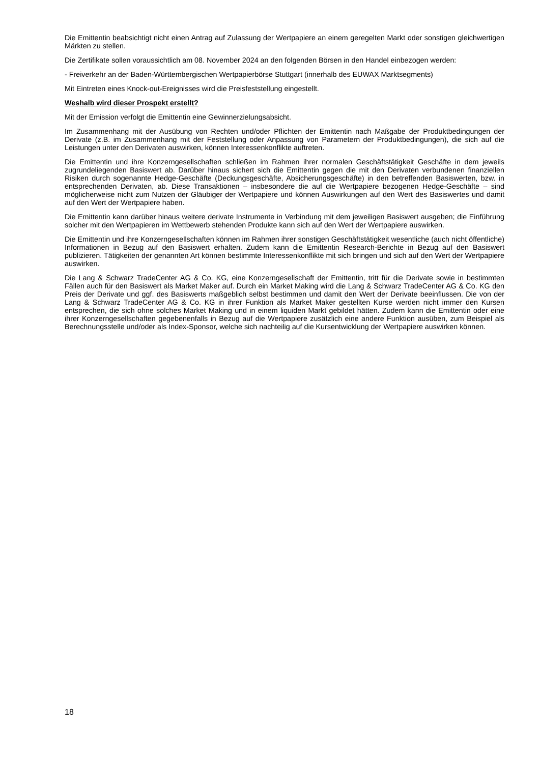Die Emittentin beabsichtigt nicht einen Antrag auf Zulassung der Wertpapiere an einem geregelten Markt oder sonstigen gleichwertigen Märkten zu stellen.
Die Zertifikate sollen voraussichtlich am 08. November 2024 an den folgenden Börsen in den Handel einbezogen werden:
- Freiverkehr an der Baden-Württembergischen Wertpapierbörse Stuttgart (innerhalb des EUWAX Marktsegments)
Mit Eintreten eines Knock-out-Ereignisses wird die Preisfeststellung eingestellt.
Weshalb wird dieser Prospekt erstellt?
Mit der Emission verfolgt die Emittentin eine Gewinnerzielungsabsicht.
Im Zusammenhang mit der Ausübung von Rechten und/oder Pflichten der Emittentin nach Maßgabe der Produktbedingungen der Derivate (z.B. im Zusammenhang mit der Feststellung oder Anpassung von Parametern der Produktbedingungen), die sich auf die Leistungen unter den Derivaten auswirken, können Interessenkonflikte auftreten.
Die Emittentin und ihre Konzerngesellschaften schließen im Rahmen ihrer normalen Geschäftstätigkeit Geschäfte in dem jeweils zugrundeliegenden Basiswert ab. Darüber hinaus sichert sich die Emittentin gegen die mit den Derivaten verbundenen finanziellen Risiken durch sogenannte Hedge-Geschäfte (Deckungsgeschäfte, Absicherungsgeschäfte) in den betreffenden Basiswerten, bzw. in entsprechenden Derivaten, ab. Diese Transaktionen – insbesondere die auf die Wertpapiere bezogenen Hedge-Geschäfte – sind möglicherweise nicht zum Nutzen der Gläubiger der Wertpapiere und können Auswirkungen auf den Wert des Basiswertes und damit auf den Wert der Wertpapiere haben.
Die Emittentin kann darüber hinaus weitere derivate Instrumente in Verbindung mit dem jeweiligen Basiswert ausgeben; die Einführung solcher mit den Wertpapieren im Wettbewerb stehenden Produkte kann sich auf den Wert der Wertpapiere auswirken.
Die Emittentin und ihre Konzerngesellschaften können im Rahmen ihrer sonstigen Geschäftstätigkeit wesentliche (auch nicht öffentliche) Informationen in Bezug auf den Basiswert erhalten. Zudem kann die Emittentin Research-Berichte in Bezug auf den Basiswert publizieren. Tätigkeiten der genannten Art können bestimmte Interessenkonflikte mit sich bringen und sich auf den Wert der Wertpapiere auswirken.
Die Lang & Schwarz TradeCenter AG & Co. KG, eine Konzerngesellschaft der Emittentin, tritt für die Derivate sowie in bestimmten Fällen auch für den Basiswert als Market Maker auf. Durch ein Market Making wird die Lang & Schwarz TradeCenter AG & Co. KG den Preis der Derivate und ggf. des Basiswerts maßgeblich selbst bestimmen und damit den Wert der Derivate beeinflussen. Die von der Lang & Schwarz TradeCenter AG & Co. KG in ihrer Funktion als Market Maker gestellten Kurse werden nicht immer den Kursen entsprechen, die sich ohne solches Market Making und in einem liquiden Markt gebildet hätten. Zudem kann die Emittentin oder eine ihrer Konzerngesellschaften gegebenenfalls in Bezug auf die Wertpapiere zusätzlich eine andere Funktion ausüben, zum Beispiel als Berechnungsstelle und/oder als Index-Sponsor, welche sich nachteilig auf die Kursentwicklung der Wertpapiere auswirken können.
18